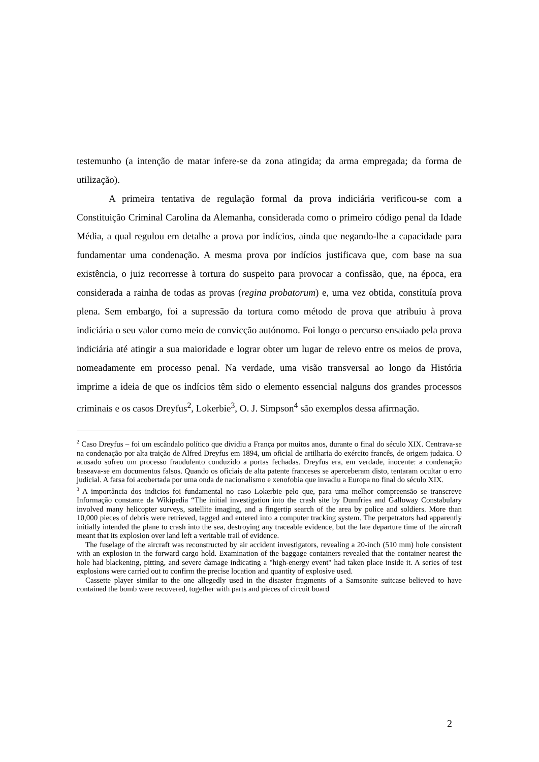testemunho (a intenção de matar infere-se da zona atingida; da arma empregada; da forma de utilização).
A primeira tentativa de regulação formal da prova indiciária verificou-se com a Constituição Criminal Carolina da Alemanha, considerada como o primeiro código penal da Idade Média, a qual regulou em detalhe a prova por indícios, ainda que negando-lhe a capacidade para fundamentar uma condenação. A mesma prova por indícios justificava que, com base na sua existência, o juiz recorresse à tortura do suspeito para provocar a confissão, que, na época, era considerada a rainha de todas as provas (regina probatorum) e, uma vez obtida, constituía prova plena. Sem embargo, foi a supressão da tortura como método de prova que atribuiu à prova indiciária o seu valor como meio de convicção autónomo. Foi longo o percurso ensaiado pela prova indiciária até atingir a sua maioridade e lograr obter um lugar de relevo entre os meios de prova, nomeadamente em processo penal. Na verdade, uma visão transversal ao longo da História imprime a ideia de que os indícios têm sido o elemento essencial nalguns dos grandes processos criminais e os casos Dreyfus<sup>2</sup>, Lokerbie<sup>3</sup>, O. J. Simpson<sup>4</sup> são exemplos dessa afirmação.
<sup>2</sup> Caso Dreyfus – foi um escândalo político que dividiu a França por muitos anos, durante o final do século XIX. Centrava-se na condenação por alta traição de Alfred Dreyfus em 1894, um oficial de artilharia do exército francês, de origem judaica. O acusado sofreu um processo fraudulento conduzido a portas fechadas. Dreyfus era, em verdade, inocente: a condenação baseava-se em documentos falsos. Quando os oficiais de alta patente franceses se aperceberam disto, tentaram ocultar o erro judicial. A farsa foi acobertada por uma onda de nacionalismo e xenofobia que invadiu a Europa no final do século XIX.
<sup>3</sup> A importância dos indicios foi fundamental no caso Lokerbie pelo que, para uma melhor compreensão se transcreve Informação constante da Wikipedia “The initial investigation into the crash site by Dumfries and Galloway Constabulary involved many helicopter surveys, satellite imaging, and a fingertip search of the area by police and soldiers. More than 10,000 pieces of debris were retrieved, tagged and entered into a computer tracking system. The perpetrators had apparently initially intended the plane to crash into the sea, destroying any traceable evidence, but the late departure time of the aircraft meant that its explosion over land left a veritable trail of evidence.
The fuselage of the aircraft was reconstructed by air accident investigators, revealing a 20-inch (510 mm) hole consistent with an explosion in the forward cargo hold. Examination of the baggage containers revealed that the container nearest the hole had blackening, pitting, and severe damage indicating a "high-energy event" had taken place inside it. A series of test explosions were carried out to confirm the precise location and quantity of explosive used.
Cassette player similar to the one allegedly used in the disaster fragments of a Samsonite suitcase believed to have contained the bomb were recovered, together with parts and pieces of circuit board
2